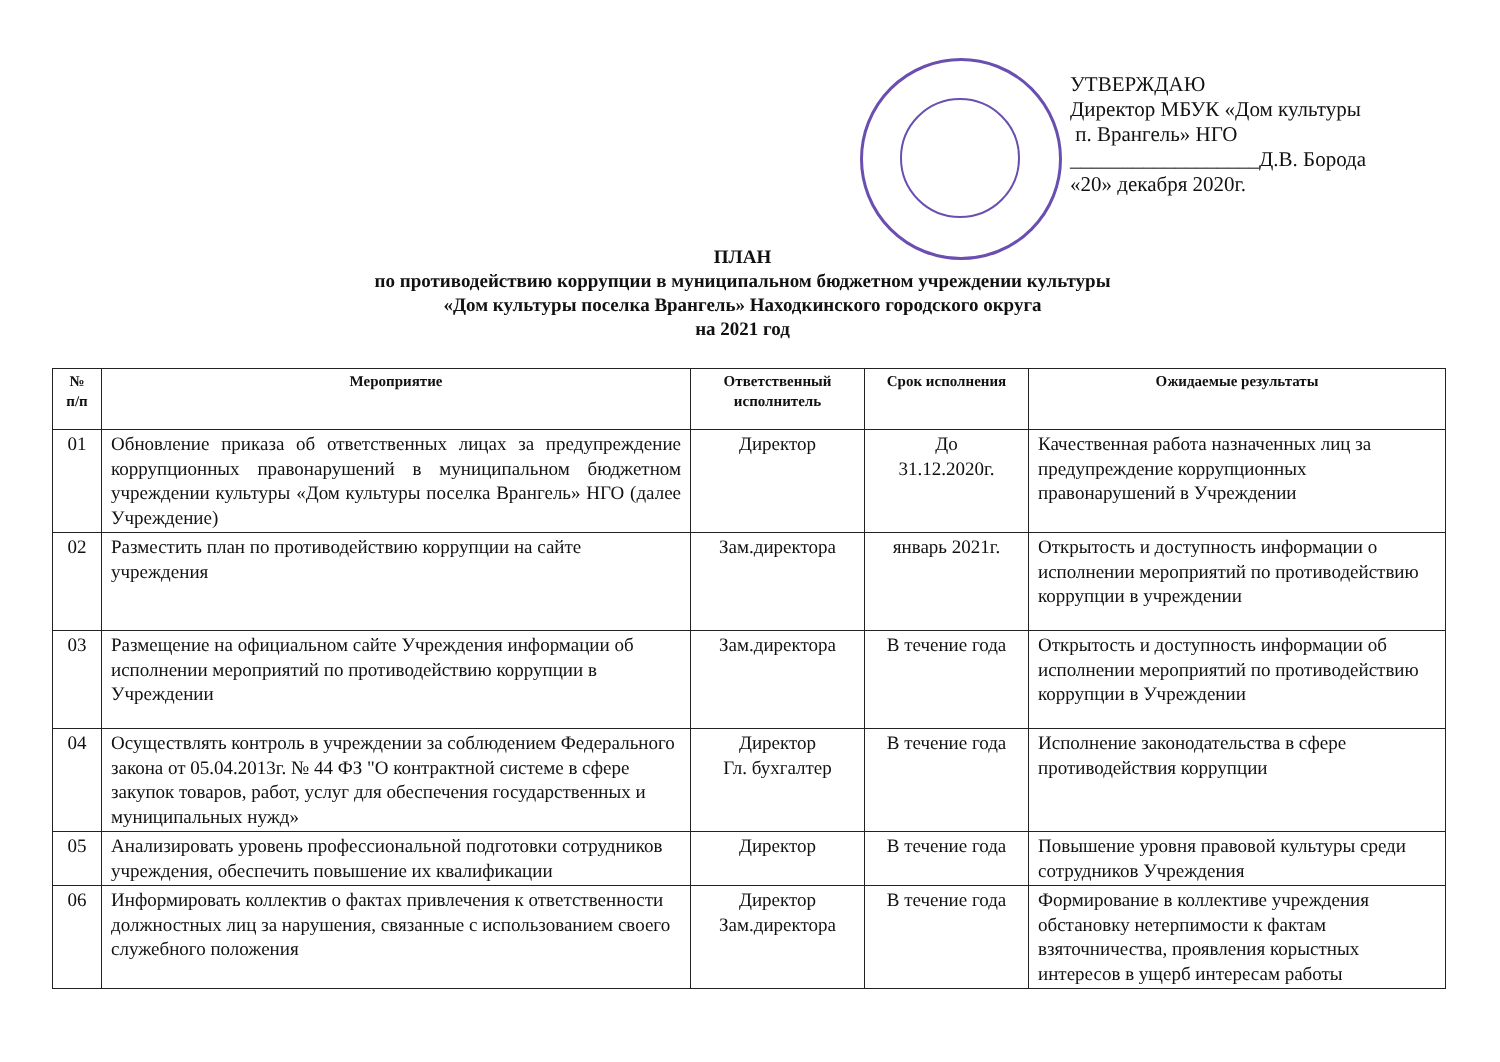УТВЕРЖДАЮ
Директор МБУК «Дом культуры
п. Врангель» НГО
__________________Д.В. Борода
«20» декабря 2020г.
ПЛАН
по противодействию коррупции в муниципальном бюджетном учреждении культуры
«Дом культуры поселка Врангель» Находкинского городского округа
на 2021 год
| № п/п | Мероприятие | Ответственный исполнитель | Срок исполнения | Ожидаемые результаты |
| --- | --- | --- | --- | --- |
| 01 | Обновление приказа об ответственных лицах за предупреждение коррупционных правонарушений в муниципальном бюджетном учреждении культуры «Дом культуры поселка Врангель» НГО (далее Учреждение) | Директор | До 31.12.2020г. | Качественная работа назначенных лиц за предупреждение коррупционных правонарушений в Учреждении |
| 02 | Разместить план по противодействию коррупции на сайте учреждения | Зам.директора | январь 2021г. | Открытость и доступность информации о исполнении мероприятий по противодействию коррупции в учреждении |
| 03 | Размещение на официальном сайте Учреждения информации об исполнении мероприятий по противодействию коррупции в Учреждении | Зам.директора | В течение года | Открытость и доступность информации об исполнении мероприятий по противодействию коррупции в Учреждении |
| 04 | Осуществлять контроль в учреждении за соблюдением Федерального закона от 05.04.2013г. № 44 ФЗ "О контрактной системе в сфере закупок товаров, работ, услуг для обеспечения государственных и муниципальных нужд» | Директор Гл. бухгалтер | В течение года | Исполнение законодательства в сфере противодействия коррупции |
| 05 | Анализировать уровень профессиональной подготовки сотрудников учреждения, обеспечить повышение их квалификации | Директор | В течение года | Повышение уровня правовой культуры среди сотрудников Учреждения |
| 06 | Информировать коллектив о фактах привлечения к ответственности должностных лиц за нарушения, связанные с использованием своего служебного положения | Директор Зам.директора | В течение года | Формирование в коллективе учреждения обстановку нетерпимости к фактам взяточничества, проявления корыстных интересов в ущерб интересам работы |